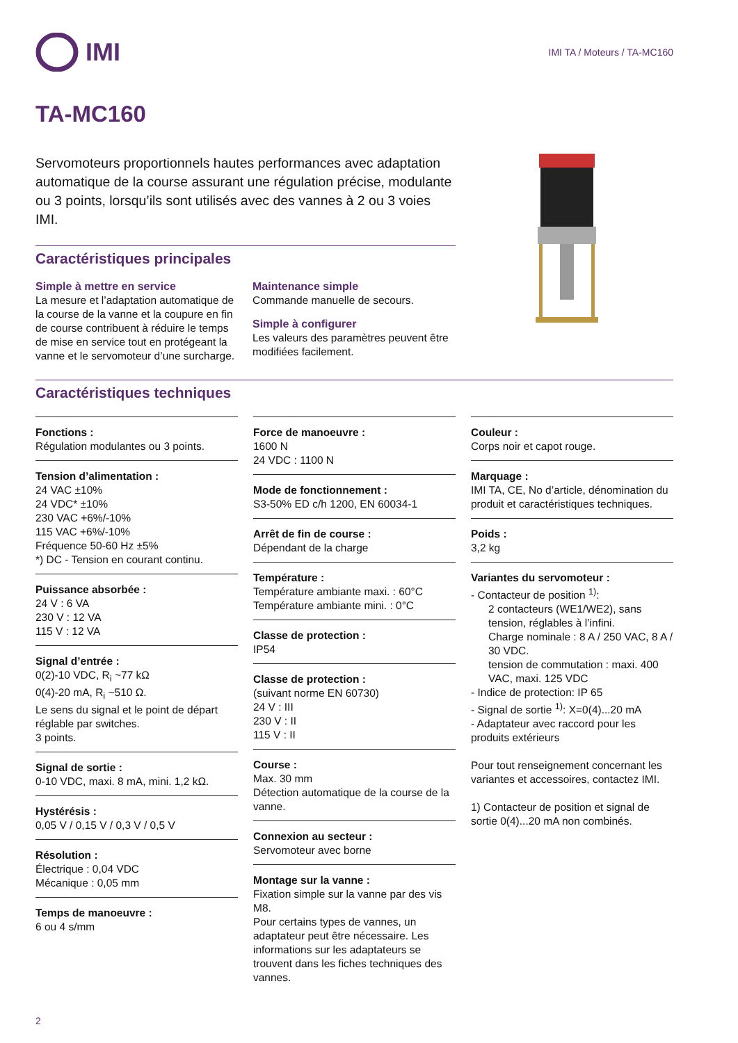IMI
IMI TA / Moteurs / TA-MC160
TA-MC160
Servomoteurs proportionnels hautes performances avec adaptation automatique de la course assurant une régulation précise, modulante ou 3 points, lorsqu’ils sont utilisés avec des vannes à 2 ou 3 voies IMI.
Caractéristiques principales
Simple à mettre en service
La mesure et l’adaptation automatique de la course de la vanne et la coupure en fin de course contribuent à réduire le temps de mise en service tout en protégeant la vanne et le servomoteur d’une surcharge.
Maintenance simple
Commande manuelle de secours.
Simple à configurer
Les valeurs des paramètres peuvent être modifiées facilement.
Caractéristiques techniques
Fonctions :
Régulation modulantes ou 3 points.
Tension d’alimentation :
24 VAC ±10%
24 VDC* ±10%
230 VAC +6%/-10%
115 VAC +6%/-10%
Fréquence 50-60 Hz ±5%
*) DC - Tension en courant continu.
Puissance absorbée :
24 V : 6 VA
230 V : 12 VA
115 V : 12 VA
Signal d’entrée :
0(2)-10 VDC, R<sub>i</sub> ~77 kΩ
0(4)-20 mA, R<sub>i</sub> ~510 Ω.
Le sens du signal et le point de départ réglable par switches.
3 points.
Signal de sortie :
0-10 VDC, maxi. 8 mA, mini. 1,2 kΩ.
Hystérésis :
0,05 V / 0,15 V / 0,3 V / 0,5 V
Résolution :
Électrique : 0,04 VDC
Mécanique : 0,05 mm
Temps de manoeuvre :
6 ou 4 s/mm
Force de manoeuvre :
1600 N
24 VDC : 1100 N
Mode de fonctionnement :
S3-50% ED c/h 1200, EN 60034-1
Arrêt de fin de course :
Dépendant de la charge
Température :
Température ambiante maxi. : 60°C
Température ambiante mini. : 0°C
Classe de protection :
IP54
Classe de protection :
(suivant norme EN 60730)
24 V : III
230 V : II
115 V : II
Course :
Max. 30 mm
Détection automatique de la course de la vanne.
Connexion au secteur :
Servomoteur avec borne
Montage sur la vanne :
Fixation simple sur la vanne par des vis M8.
Pour certains types de vannes, un adaptateur peut être nécessaire. Les informations sur les adaptateurs se trouvent dans les fiches techniques des vannes.
Couleur :
Corps noir et capot rouge.
Marquage :
IMI TA, CE, No d’article, dénomination du produit et caractéristiques techniques.
Poids :
3,2 kg
Variantes du servomoteur :
- Contacteur de position <sup>1)</sup>:
2 contacteurs (WE1/WE2), sans tension, réglables à l’infini.
Charge nominale : 8 A / 250 VAC, 8 A / 30 VDC.
tension de commutation : maxi. 400 VAC, maxi. 125 VDC
- Indice de protection: IP 65
- Signal de sortie <sup>1)</sup>: X=0(4)...20 mA
- Adaptateur avec raccord pour les produits extérieurs
Pour tout renseignement concernant les variantes et accessoires, contactez IMI.
1) Contacteur de position et signal de sortie 0(4)...20 mA non combinés.
2